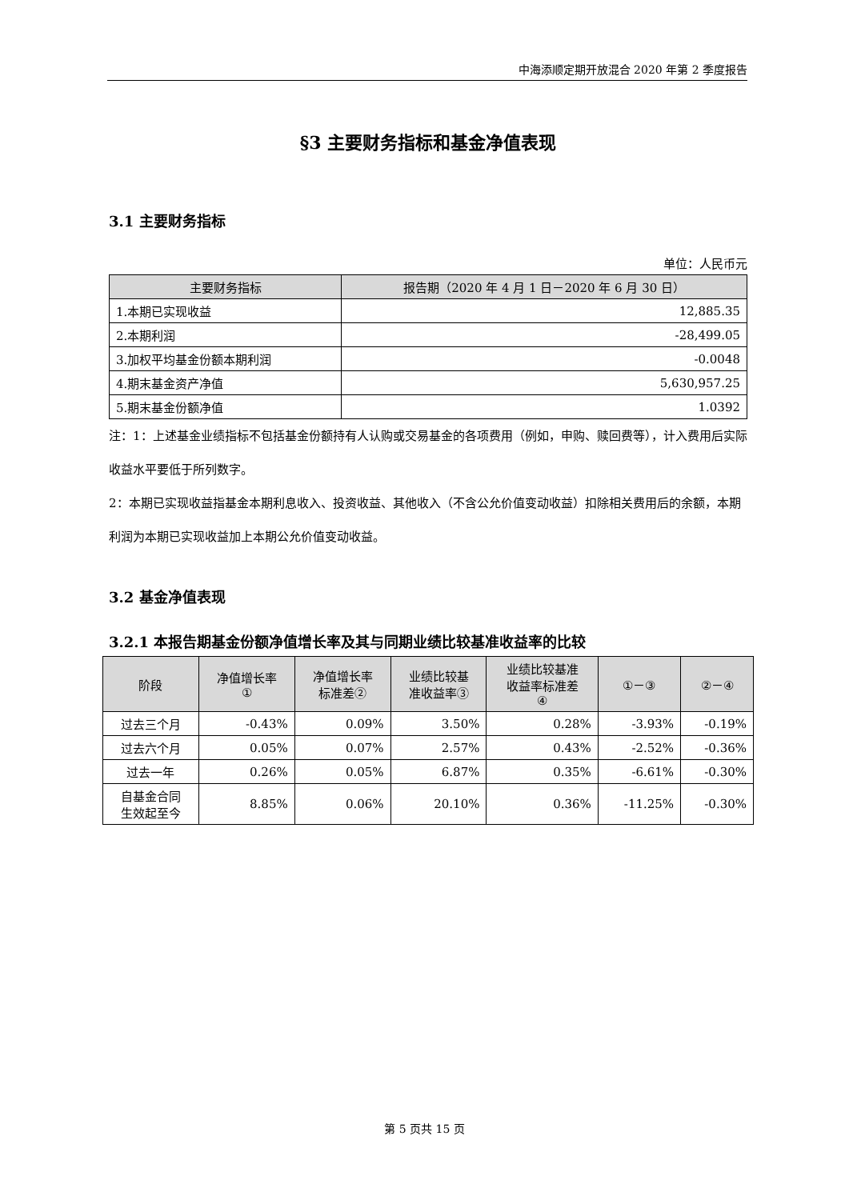中海添顺定期开放混合 2020 年第 2 季度报告
§3 主要财务指标和基金净值表现
3.1 主要财务指标
单位：人民币元
| 主要财务指标 | 报告期（2020 年 4 月 1 日－2020 年 6 月 30 日） |
| --- | --- |
| 1.本期已实现收益 | 12,885.35 |
| 2.本期利润 | -28,499.05 |
| 3.加权平均基金份额本期利润 | -0.0048 |
| 4.期末基金资产净值 | 5,630,957.25 |
| 5.期末基金份额净值 | 1.0392 |
注：1：上述基金业绩指标不包括基金份额持有人认购或交易基金的各项费用（例如，申购、赎回费等），计入费用后实际收益水平要低于所列数字。
2：本期已实现收益指基金本期利息收入、投资收益、其他收入（不含公允价值变动收益）扣除相关费用后的余额，本期利润为本期已实现收益加上本期公允价值变动收益。
3.2 基金净值表现
3.2.1 本报告期基金份额净值增长率及其与同期业绩比较基准收益率的比较
| 阶段 | 净值增长率 ① | 净值增长率 标准差② | 业绩比较基 准收益率③ | 业绩比较基准 收益率标准差 ④ | ①－③ | ②－④ |
| --- | --- | --- | --- | --- | --- | --- |
| 过去三个月 | -0.43% | 0.09% | 3.50% | 0.28% | -3.93% | -0.19% |
| 过去六个月 | 0.05% | 0.07% | 2.57% | 0.43% | -2.52% | -0.36% |
| 过去一年 | 0.26% | 0.05% | 6.87% | 0.35% | -6.61% | -0.30% |
| 自基金合同 生效起至今 | 8.85% | 0.06% | 20.10% | 0.36% | -11.25% | -0.30% |
第 5 页共 15 页